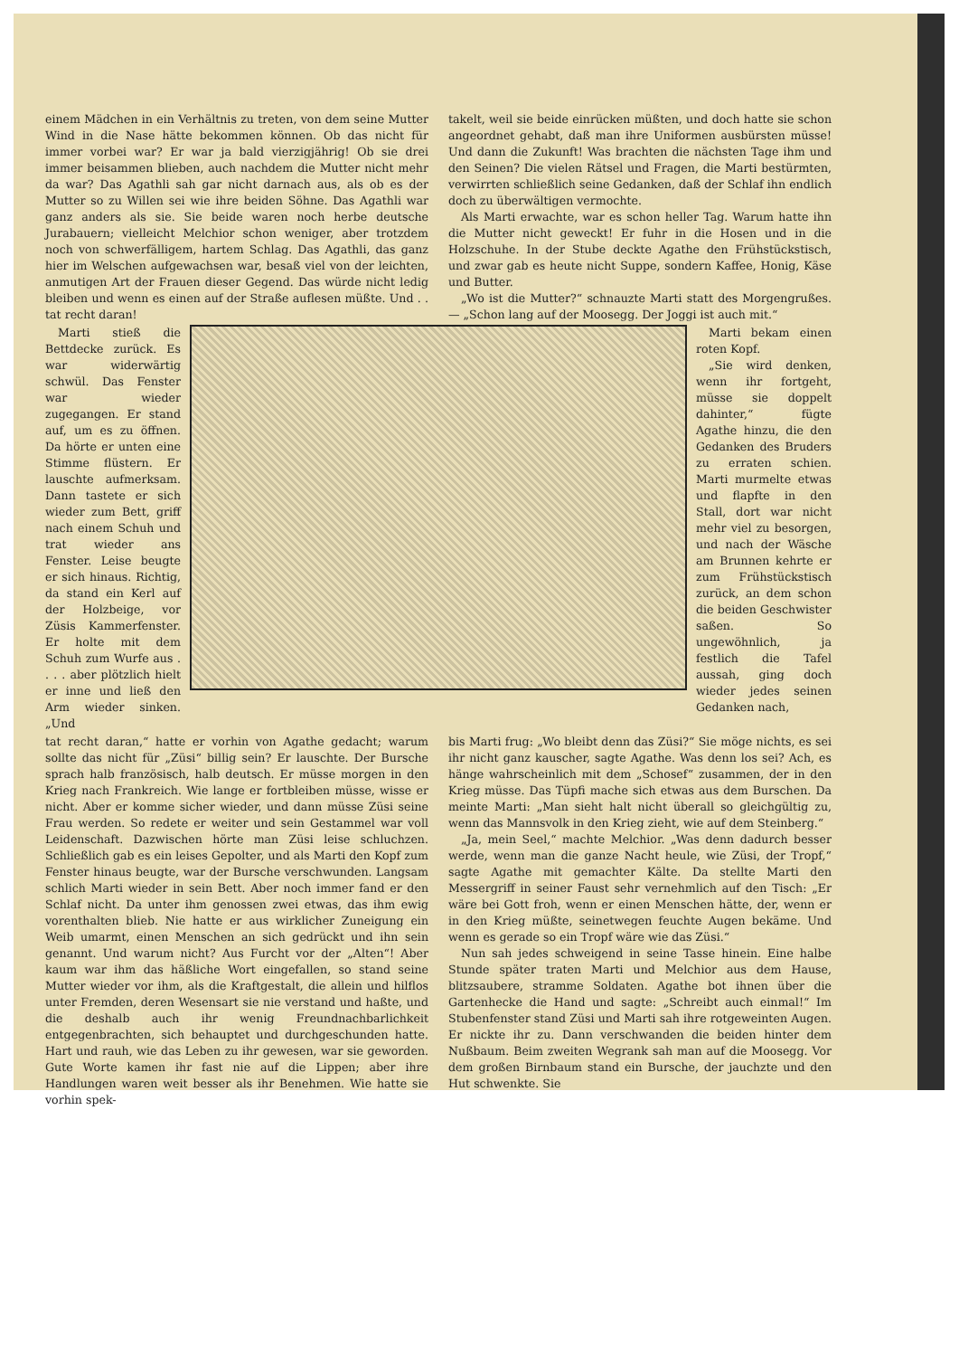einem Mädchen in ein Verhältnis zu treten, von dem seine Mutter Wind in die Nase hätte bekommen können. Ob das nicht für immer vorbei war? Er war ja bald vierzigjährig! Ob sie drei immer beisammen blieben, auch nachdem die Mutter nicht mehr da war? Das Agathli sah gar nicht darnach aus, als ob es der Mutter so zu Willen sei wie ihre beiden Söhne. Das Agathli war ganz anders als sie. Sie beide waren noch herbe deutsche Jurabauern; vielleicht Melchior schon weniger, aber trotzdem noch von schwerfälligem, hartem Schlag. Das Agathli, das ganz hier im Welschen aufgewachsen war, besaß viel von der leichten, anmutigen Art der Frauen dieser Gegend. Das würde nicht ledig bleiben und wenn es einen auf der Straße auflesen müßte. Und . . tat recht daran!
takelt, weil sie beide einrücken müßten, und doch hatte sie schon angeordnet gehabt, daß man ihre Uniformen ausbürsten müsse! Und dann die Zukunft! Was brachten die nächsten Tage ihm und den Seinen? Die vielen Rätsel und Fragen, die Marti bestürmten, verwirrten schließlich seine Gedanken, daß der Schlaf ihn endlich doch zu überwältigen vermochte.
Als Marti erwachte, war es schon heller Tag. Warum hatte ihn die Mutter nicht geweckt! Er fuhr in die Hosen und in die Holzschuhe. In der Stube deckte Agathe den Frühstückstisch, und zwar gab es heute nicht Suppe, sondern Kaffee, Honig, Käse und Butter.
„Wo ist die Mutter?“ schnauzte Marti statt des Morgengrußes. — „Schon lang auf der Moosegg. Der Joggi ist auch mit.“
Marti stieß die Bettdecke zurück. Es war widerwärtig schwül. Das Fenster war wieder zugegangen. Er stand auf, um es zu öffnen. Da hörte er unten eine Stimme flüstern. Er lauschte aufmerksam. Dann tastete er sich wieder zum Bett, griff nach einem Schuh und trat wieder ans Fenster. Leise beugte er sich hinaus. Richtig, da stand ein Kerl auf der Holzbeige, vor Züsis Kammerfenster. Er holte mit dem Schuh zum Wurfe aus . . . . aber plötzlich hielt er inne und ließ den Arm wieder sinken. „Und
Marti bekam einen roten Kopf.
„Sie wird denken, wenn ihr fortgeht, müsse sie doppelt dahinter,“ fügte Agathe hinzu, die den Gedanken des Bruders zu erraten schien. Marti murmelte etwas und flapfte in den Stall, dort war nicht mehr viel zu besorgen, und nach der Wäsche am Brunnen kehrte er zum Frühstückstisch zurück, an dem schon die beiden Geschwister saßen. So ungewöhnlich, ja festlich die Tafel aussah, ging doch wieder jedes seinen Gedanken nach,
tat recht daran,“ hatte er vorhin von Agathe gedacht; warum sollte das nicht für „Züsi“ billig sein? Er lauschte. Der Bursche sprach halb französisch, halb deutsch. Er müsse morgen in den Krieg nach Frankreich. Wie lange er fortbleiben müsse, wisse er nicht. Aber er komme sicher wieder, und dann müsse Züsi seine Frau werden. So redete er weiter und sein Gestammel war voll Leidenschaft. Dazwischen hörte man Züsi leise schluchzen. Schließlich gab es ein leises Gepolter, und als Marti den Kopf zum Fenster hinaus beugte, war der Bursche verschwunden. Langsam schlich Marti wieder in sein Bett. Aber noch immer fand er den Schlaf nicht. Da unter ihm genossen zwei etwas, das ihm ewig vorenthalten blieb. Nie hatte er aus wirklicher Zuneigung ein Weib umarmt, einen Menschen an sich gedrückt und ihn sein genannt. Und warum nicht? Aus Furcht vor der „Alten“! Aber kaum war ihm das häßliche Wort eingefallen, so stand seine Mutter wieder vor ihm, als die Kraftgestalt, die allein und hilflos unter Fremden, deren Wesensart sie nie verstand und haßte, und die deshalb auch ihr wenig Freundnachbarlichkeit entgegenbrachten, sich behauptet und durchgeschunden hatte. Hart und rauh, wie das Leben zu ihr gewesen, war sie geworden. Gute Worte kamen ihr fast nie auf die Lippen; aber ihre Handlungen waren weit besser als ihr Benehmen. Wie hatte sie vorhin spek-
bis Marti frug: „Wo bleibt denn das Züsi?“ Sie möge nichts, es sei ihr nicht ganz kauscher, sagte Agathe. Was denn los sei? Ach, es hänge wahrscheinlich mit dem „Schosef“ zusammen, der in den Krieg müsse. Das Tüpfi mache sich etwas aus dem Burschen. Da meinte Marti: „Man sieht halt nicht überall so gleichgültig zu, wenn das Mannsvolk in den Krieg zieht, wie auf dem Steinberg.“
„Ja, mein Seel,“ machte Melchior. „Was denn dadurch besser werde, wenn man die ganze Nacht heule, wie Züsi, der Tropf,“ sagte Agathe mit gemachter Kälte. Da stellte Marti den Messergriff in seiner Faust sehr vernehmlich auf den Tisch: „Er wäre bei Gott froh, wenn er einen Menschen hätte, der, wenn er in den Krieg müßte, seinetwegen feuchte Augen bekäme. Und wenn es gerade so ein Tropf wäre wie das Züsi.“
Nun sah jedes schweigend in seine Tasse hinein. Eine halbe Stunde später traten Marti und Melchior aus dem Hause, blitzsaubere, stramme Soldaten. Agathe bot ihnen über die Gartenhecke die Hand und sagte: „Schreibt auch einmal!“ Im Stubenfenster stand Züsi und Marti sah ihre rotgeweinten Augen. Er nickte ihr zu. Dann verschwanden die beiden hinter dem Nußbaum. Beim zweiten Wegrank sah man auf die Moosegg. Vor dem großen Birnbaum stand ein Bursche, der jauchzte und den Hut schwenkte. Sie